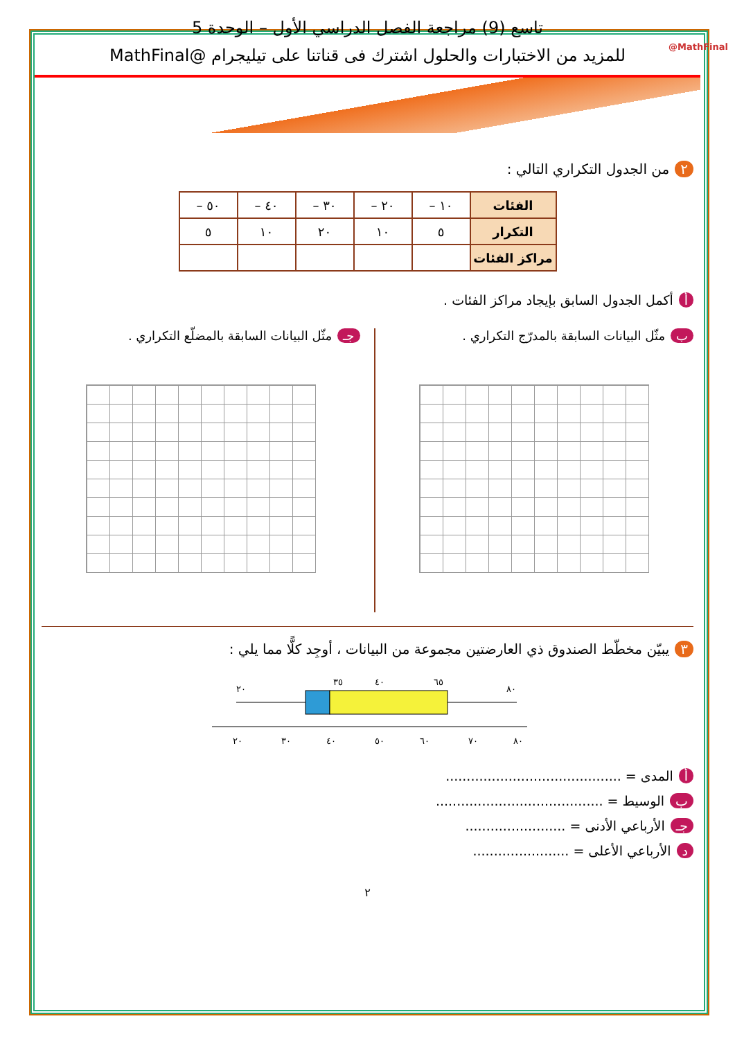تاسع (9) مراجعة الفصل الدراسي الأول – الوحدة 5
للمزيد من الاختبارات والحلول اشترك فى قناتنا على تيليجرام @MathFinal
@MathFinal
٢ من الجدول التكراري التالي :
| الفئات | ١٠ – | ٢٠ – | ٣٠ – | ٤٠ – | ٥٠ – |
| التكرار | ٥ | ١٠ | ٢٠ | ١٠ | ٥ |
| مراكز الفئات | | | | | |
أ أكمل الجدول السابق بإيجاد مراكز الفئات .
ب مثّل البيانات السابقة بالمدرّج التكراري .
جـ مثّل البيانات السابقة بالمضلّع التكراري .
٣ يبيّن مخطّط الصندوق ذي العارضتين مجموعة من البيانات ، أوجِد كلًّا مما يلي :
٢٠
٣٥
٤٠
٦٥
٨٠
٢٠
٣٠
٤٠
٥٠
٦٠
٧٠
٨٠
أ المدى = ..........................................
ب الوسيط = ........................................
جـ الأرباعي الأدنى = ........................
د الأرباعي الأعلى = .......................
٢